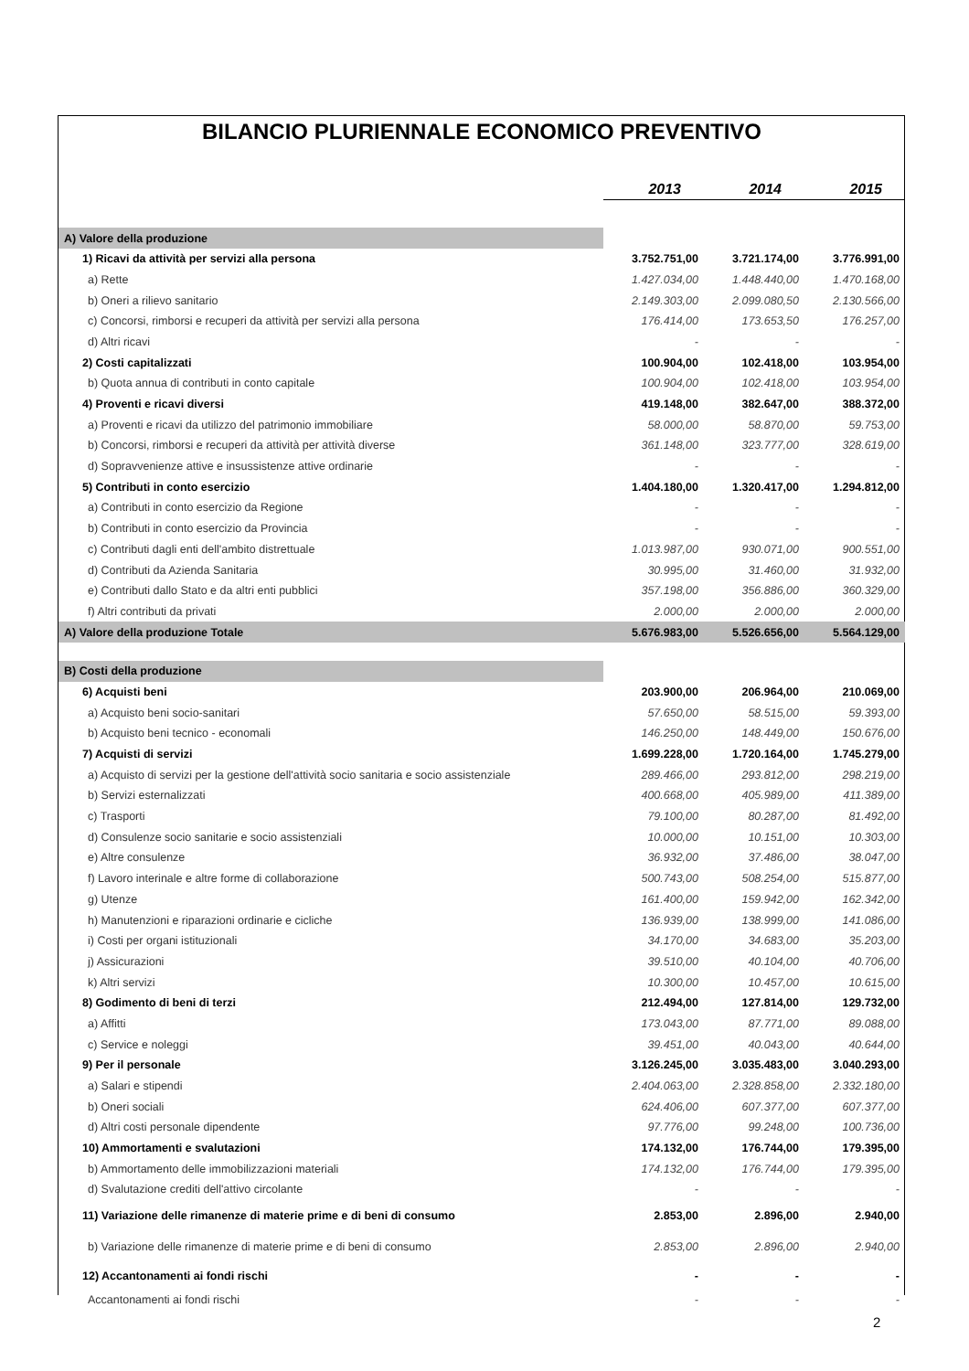BILANCIO PLURIENNALE ECONOMICO PREVENTIVO
| | 2013 | 2014 | 2015 |
| A) Valore della produzione | | | |
| 1) Ricavi da attività per servizi alla persona | 3.752.751,00 | 3.721.174,00 | 3.776.991,00 |
| a) Rette | 1.427.034,00 | 1.448.440,00 | 1.470.168,00 |
| b) Oneri a rilievo sanitario | 2.149.303,00 | 2.099.080,50 | 2.130.566,00 |
| c) Concorsi, rimborsi e recuperi da attività per servizi alla persona | 176.414,00 | 173.653,50 | 176.257,00 |
| d) Altri ricavi | - | - | - |
| 2) Costi capitalizzati | 100.904,00 | 102.418,00 | 103.954,00 |
| b) Quota annua di contributi in conto capitale | 100.904,00 | 102.418,00 | 103.954,00 |
| 4) Proventi e ricavi diversi | 419.148,00 | 382.647,00 | 388.372,00 |
| a) Proventi e ricavi da utilizzo del patrimonio immobiliare | 58.000,00 | 58.870,00 | 59.753,00 |
| b) Concorsi, rimborsi e recuperi da attività per attività diverse | 361.148,00 | 323.777,00 | 328.619,00 |
| d) Sopravvenienze attive e insussistenze attive ordinarie | - | - | - |
| 5) Contributi in conto esercizio | 1.404.180,00 | 1.320.417,00 | 1.294.812,00 |
| a) Contributi in conto esercizio da Regione | - | - | - |
| b) Contributi in conto esercizio da Provincia | - | - | - |
| c) Contributi dagli enti dell'ambito distrettuale | 1.013.987,00 | 930.071,00 | 900.551,00 |
| d) Contributi da Azienda Sanitaria | 30.995,00 | 31.460,00 | 31.932,00 |
| e) Contributi dallo Stato e da altri enti pubblici | 357.198,00 | 356.886,00 | 360.329,00 |
| f) Altri contributi da privati | 2.000,00 | 2.000,00 | 2.000,00 |
| A) Valore della produzione Totale | 5.676.983,00 | 5.526.656,00 | 5.564.129,00 |
| B) Costi della produzione | | | |
| 6) Acquisti beni | 203.900,00 | 206.964,00 | 210.069,00 |
| a) Acquisto beni socio-sanitari | 57.650,00 | 58.515,00 | 59.393,00 |
| b) Acquisto beni tecnico - economali | 146.250,00 | 148.449,00 | 150.676,00 |
| 7) Acquisti di servizi | 1.699.228,00 | 1.720.164,00 | 1.745.279,00 |
| a) Acquisto di servizi per la gestione dell'attività socio sanitaria e socio assistenziale | 289.466,00 | 293.812,00 | 298.219,00 |
| b) Servizi esternalizzati | 400.668,00 | 405.989,00 | 411.389,00 |
| c) Trasporti | 79.100,00 | 80.287,00 | 81.492,00 |
| d) Consulenze socio sanitarie e socio assistenziali | 10.000,00 | 10.151,00 | 10.303,00 |
| e) Altre consulenze | 36.932,00 | 37.486,00 | 38.047,00 |
| f) Lavoro interinale e altre forme di collaborazione | 500.743,00 | 508.254,00 | 515.877,00 |
| g) Utenze | 161.400,00 | 159.942,00 | 162.342,00 |
| h) Manutenzioni e riparazioni ordinarie e cicliche | 136.939,00 | 138.999,00 | 141.086,00 |
| i) Costi per organi istituzionali | 34.170,00 | 34.683,00 | 35.203,00 |
| j) Assicurazioni | 39.510,00 | 40.104,00 | 40.706,00 |
| k) Altri servizi | 10.300,00 | 10.457,00 | 10.615,00 |
| 8) Godimento di beni di terzi | 212.494,00 | 127.814,00 | 129.732,00 |
| a) Affitti | 173.043,00 | 87.771,00 | 89.088,00 |
| c) Service e noleggi | 39.451,00 | 40.043,00 | 40.644,00 |
| 9) Per il personale | 3.126.245,00 | 3.035.483,00 | 3.040.293,00 |
| a) Salari e stipendi | 2.404.063,00 | 2.328.858,00 | 2.332.180,00 |
| b) Oneri sociali | 624.406,00 | 607.377,00 | 607.377,00 |
| d) Altri costi personale dipendente | 97.776,00 | 99.248,00 | 100.736,00 |
| 10) Ammortamenti e svalutazioni | 174.132,00 | 176.744,00 | 179.395,00 |
| b) Ammortamento delle immobilizzazioni materiali | 174.132,00 | 176.744,00 | 179.395,00 |
| d) Svalutazione crediti dell'attivo circolante | - | - | - |
| 11) Variazione delle rimanenze di materie prime e di beni di consumo | 2.853,00 | 2.896,00 | 2.940,00 |
| b) Variazione delle rimanenze di materie prime e di beni di consumo | 2.853,00 | 2.896,00 | 2.940,00 |
| 12) Accantonamenti ai fondi rischi | - | - | - |
| Accantonamenti ai fondi rischi | - | - | - |
2